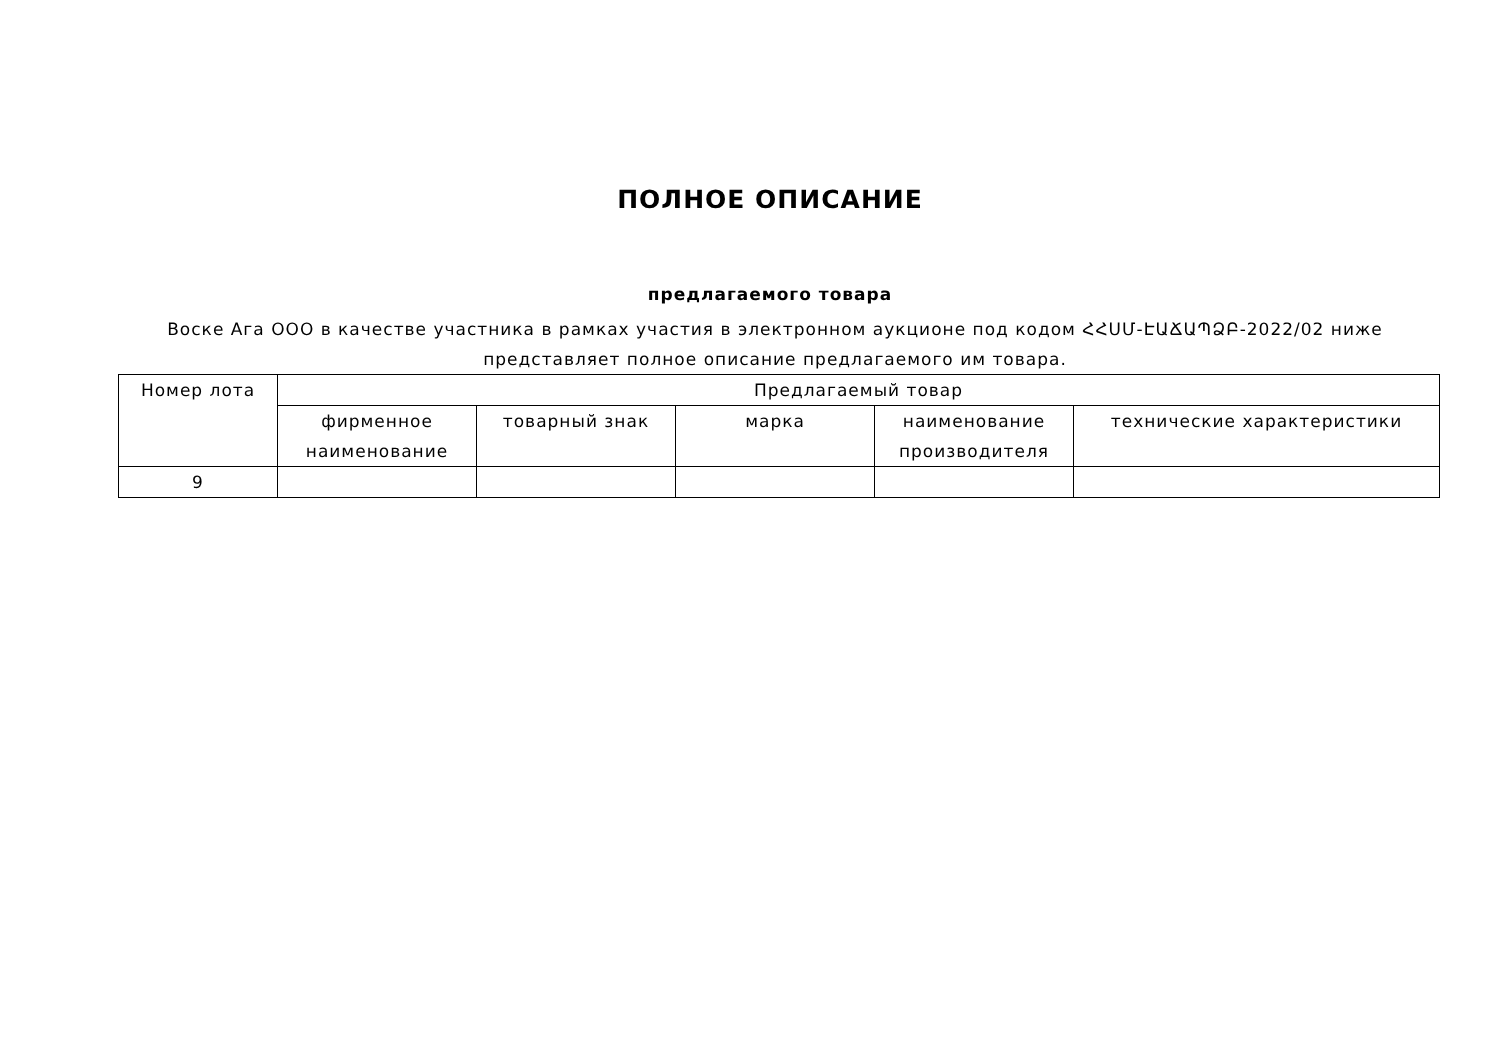ПОЛНОЕ ОПИСАНИЕ
предлагаемого товара
Воске Ага ООО в качестве участника в рамках участия в электронном аукционе под кодом ՀՀՍՄ-ԷԱՃԱՊՁԲ-2022/02 ниже представляет полное описание предлагаемого им товара.
| Номер лота | Предлагаемый товар | | | | |
| --- | --- | --- | --- | --- | --- |
| | фирменное наименование | товарный знак | марка | наименование производителя | технические характеристики |
| 9 | | | | | |